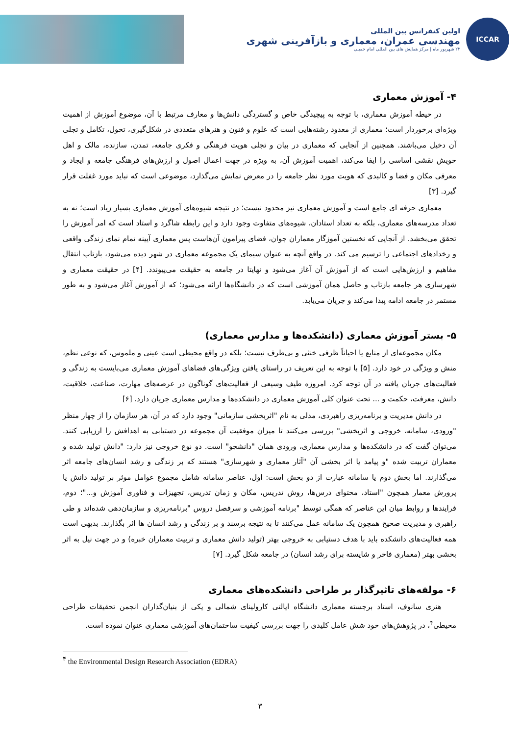ICCAR
اولین کنفرانس بین المللی
مهندسی عمران، معماری و بازآفرینی شهری
۲۲ شهریور ماه | مرکز همایش های بین المللی امام خمینی
۴- آموزش معماری
در حیطه آموزش معماری، با توجه به پیچیدگی خاص و گستردگی دانش‌ها و معارف مرتبط با آن، موضوع آموزش از اهمیت ویژه‌ای برخوردار است؛ معماری از معدود رشته‌هایی است که علوم و فنون و هنرهای متعددی در شکل‌گیری، تحول، تکامل و تجلی آن دخیل می‌باشند. همچنین از آنجایی که معماری در بیان و تجلی هویت فرهنگی و فکری جامعه، تمدن، سازنده، مالک و اهل خویش نقشی اساسی را ایفا می‌کند، اهمیت آموزش آن، به ویژه در جهت اعمال اصول و ارزش‌های فرهنگی جامعه و ایجاد و معرفی مکان و فضا و کالبدی که هویت مورد نظر جامعه را در معرض نمایش می‌گذارد، موضوعی است که نباید مورد غفلت قرار گیرد. [۳]
معماری حرفه ای جامع است و آموزش معماری نیز محدود نیست؛ در نتیجه شیوه‌های آموزش معماری بسیار زیاد است؛ نه به تعداد مدرسه‌های معماری، بلکه به تعداد استادان، شیوه‌های متفاوت وجود دارد و این رابطه شاگرد و استاد است که امر آموزش را تحقق می‌بخشد. از آنجایی که نخستین آموزگار معماران جوان، فضای پیرامون آن‌هاست پس معماری آیینه تمام نمای زندگی واقعی و رخدادهای اجتماعی را ترسیم می کند. در واقع آنچه به عنوان سیمای یک مجموعه معماری در شهر دیده می‌شود، بازتاب انتقال مفاهیم و ارزش‌هایی است که از آموزش آن آغاز می‌شود و نهایتا در جامعه به حقیقت می‌پیوندد. [۴] در حقیقت معماری و شهرسازی هر جامعه بازتاب و حاصل همان آموزشی است که در دانشگاه‌ها ارائه می‌شود؛ که از آموزش آغاز می‌شود و به طور مستمر در جامعه ادامه پیدا می‌کند و جریان می‌یابد.
۵- بستر آموزش معماری (دانشکده‌ها و مدارس معماری)
مکان مجموعه‌ای از منابع یا احیاناً ظرفی خنثی و بی‌طرف نیست؛ بلکه در واقع محیطی است عینی و ملموس، که نوعی نظم، منش و ویژگی در خود دارد. [۵] با توجه به این تعریف در راستای یافتن ویژگی‌های فضاهای آموزش معماری می‌بایست به زندگی و فعالیت‌های جریان یافته در آن توجه کرد. امروزه طیف وسیعی از فعالیت‌های گوناگون در عرصه‌های مهارت، صناعت، خلاقیت، دانش، معرفت، حکمت و ... تحت عنوان کلی آموزش معماری در دانشکده‌ها و مدارس معماری جریان دارد. [۶]
در دانش مدیریت و برنامه‌ریزی راهبردی، مدلی به نام "اثربخشی سازمانی" وجود دارد که در آن، هر سازمان را از چهار منظر "ورودی، سامانه، خروجی و اثربخشی" بررسی می‌کنند تا میزان موفقیت آن مجموعه در دستیابی به اهدافش را ارزیابی کنند. می‌توان گفت که در دانشکده‌ها و مدارس معماری، ورودی همان "دانشجو" است. دو نوع خروجی نیز دارد: "دانش تولید شده و معماران تربیت شده "و پیامد یا اثر بخشی آن "آثار معماری و شهرسازی" هستند که بر زندگی و رشد انسان‌های جامعه اثر می‌گذارند. اما بخش دوم یا سامانه عبارت از دو بخش است: اول، عناصر سامانه شامل مجموع عوامل موثر بر تولید دانش یا پرورش معمار همچون "استاد، محتوای درس‌ها، روش تدریس، مکان و زمان تدریس، تجهیزات و فناوری آموزش و..."؛ دوم، فرایندها و روابط میان این عناصر که همگی توسط "برنامه آموزشی و سرفصل دروس "برنامه‌ریزی و سازمان‌دهی شده‌اند و طی راهبری و مدیریت صحیح همچون یک سامانه عمل می‌کنند تا به نتیجه برسند و بر زندگی و رشد انسان ها اثر بگذارند. بدیهی است همه فعالیت‌های دانشکده باید با هدف دستیابی به خروجی بهتر (تولید دانش معماری و تربیت معماران خبره) و در جهت نیل به اثر بخشی بهتر (معماری فاخر و شایسته برای رشد انسان) در جامعه شکل گیرد. [۷]
۶- مولفه‌های تاثیرگذار بر طراحی دانشکده‌های معماری
هنری سانوف، استاد برجسته معماری دانشگاه ایالتی کارولینای شمالی و یکی از بنیان‌گذاران انجمن تحقیقات طراحی محیطی<sup>۴</sup>، در پژوهش‌های خود شش عامل کلیدی را جهت بررسی کیفیت ساختمان‌های آموزشی معماری عنوان نموده است.
<sup>۴</sup> the Environmental Design Research Association (EDRA)
۳